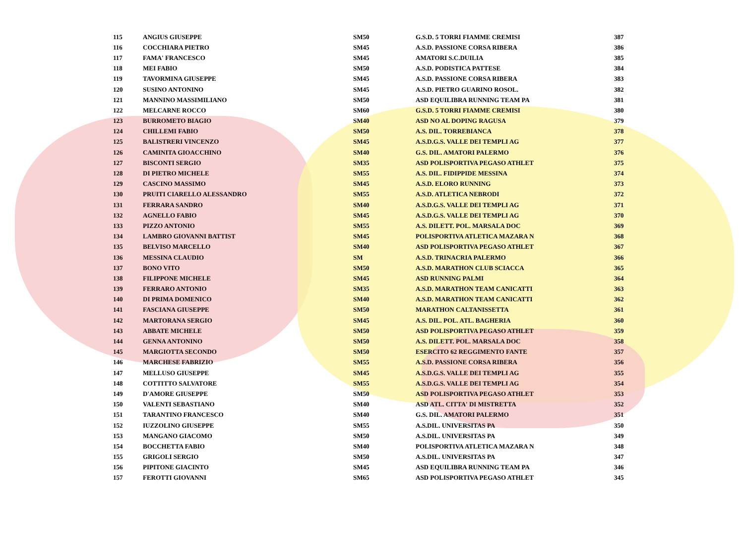| 115 | ANGIUS GIUSEPPE | SM50 | G.S.D. 5 TORRI FIAMME CREMISI | 387 |
| 116 | COCCHIARA PIETRO | SM45 | A.S.D. PASSIONE CORSA RIBERA | 386 |
| 117 | FAMA' FRANCESCO | SM45 | AMATORI S.C.DUILIA | 385 |
| 118 | MEI FABIO | SM50 | A.S.D. PODISTICA PATTESE | 384 |
| 119 | TAVORMINA GIUSEPPE | SM45 | A.S.D. PASSIONE CORSA RIBERA | 383 |
| 120 | SUSINO ANTONINO | SM45 | A.S.D. PIETRO GUARINO ROSOL. | 382 |
| 121 | MANNINO MASSIMILIANO | SM50 | ASD EQUILIBRA RUNNING TEAM PA | 381 |
| 122 | MELCARNE ROCCO | SM60 | G.S.D. 5 TORRI FIAMME CREMISI | 380 |
| 123 | BURROMETO BIAGIO | SM40 | ASD NO AL DOPING RAGUSA | 379 |
| 124 | CHILLEMI FABIO | SM50 | A.S. DIL. TORREBIANCA | 378 |
| 125 | BALISTRERI VINCENZO | SM45 | A.S.D.G.S. VALLE DEI TEMPLI AG | 377 |
| 126 | CAMINITA GIOACCHINO | SM40 | G.S. DIL. AMATORI PALERMO | 376 |
| 127 | BISCONTI SERGIO | SM35 | ASD POLISPORTIVA PEGASO ATHLET | 375 |
| 128 | DI PIETRO MICHELE | SM55 | A.S. DIL. FIDIPPIDE MESSINA | 374 |
| 129 | CASCINO MASSIMO | SM45 | A.S.D. ELORO RUNNING | 373 |
| 130 | PRUITI CIARELLO ALESSANDRO | SM55 | A.S.D. ATLETICA NEBRODI | 372 |
| 131 | FERRARA SANDRO | SM40 | A.S.D.G.S. VALLE DEI TEMPLI AG | 371 |
| 132 | AGNELLO FABIO | SM45 | A.S.D.G.S. VALLE DEI TEMPLI AG | 370 |
| 133 | PIZZO ANTONIO | SM55 | A.S. DILETT. POL. MARSALA DOC | 369 |
| 134 | LAMBRO GIOVANNI BATTIST | SM45 | POLISPORTIVA ATLETICA MAZARA N | 368 |
| 135 | BELVISO MARCELLO | SM40 | ASD POLISPORTIVA PEGASO ATHLET | 367 |
| 136 | MESSINA CLAUDIO | SM | A.S.D. TRINACRIA PALERMO | 366 |
| 137 | BONO VITO | SM50 | A.S.D. MARATHON CLUB SCIACCA | 365 |
| 138 | FILIPPONE MICHELE | SM45 | ASD RUNNING PALMI | 364 |
| 139 | FERRARO ANTONIO | SM35 | A.S.D. MARATHON TEAM CANICATTI | 363 |
| 140 | DI PRIMA DOMENICO | SM40 | A.S.D. MARATHON TEAM CANICATTI | 362 |
| 141 | FASCIANA GIUSEPPE | SM50 | MARATHON CALTANISSETTA | 361 |
| 142 | MARTORANA SERGIO | SM45 | A.S. DIL. POL. ATL. BAGHERIA | 360 |
| 143 | ABBATE MICHELE | SM50 | ASD POLISPORTIVA PEGASO ATHLET | 359 |
| 144 | GENNA ANTONINO | SM50 | A.S. DILETT. POL. MARSALA DOC | 358 |
| 145 | MARGIOTTA SECONDO | SM50 | ESERCITO 62 REGGIMENTO FANTE | 357 |
| 146 | MARCHESE FABRIZIO | SM55 | A.S.D. PASSIONE CORSA RIBERA | 356 |
| 147 | MELLUSO GIUSEPPE | SM45 | A.S.D.G.S. VALLE DEI TEMPLI AG | 355 |
| 148 | COTTITTO SALVATORE | SM55 | A.S.D.G.S. VALLE DEI TEMPLI AG | 354 |
| 149 | D'AMORE GIUSEPPE | SM50 | ASD POLISPORTIVA PEGASO ATHLET | 353 |
| 150 | VALENTI SEBASTIANO | SM40 | ASD ATL. CITTA' DI MISTRETTA | 352 |
| 151 | TARANTINO FRANCESCO | SM40 | G.S. DIL. AMATORI PALERMO | 351 |
| 152 | IUZZOLINO GIUSEPPE | SM55 | A.S.DIL. UNIVERSITAS PA | 350 |
| 153 | MANGANO GIACOMO | SM50 | A.S.DIL. UNIVERSITAS PA | 349 |
| 154 | BOCCHETTA FABIO | SM40 | POLISPORTIVA ATLETICA MAZARA N | 348 |
| 155 | GRIGOLI SERGIO | SM50 | A.S.DIL. UNIVERSITAS PA | 347 |
| 156 | PIPITONE GIACINTO | SM45 | ASD EQUILIBRA RUNNING TEAM PA | 346 |
| 157 | FEROTTI GIOVANNI | SM65 | ASD POLISPORTIVA PEGASO ATHLET | 345 |